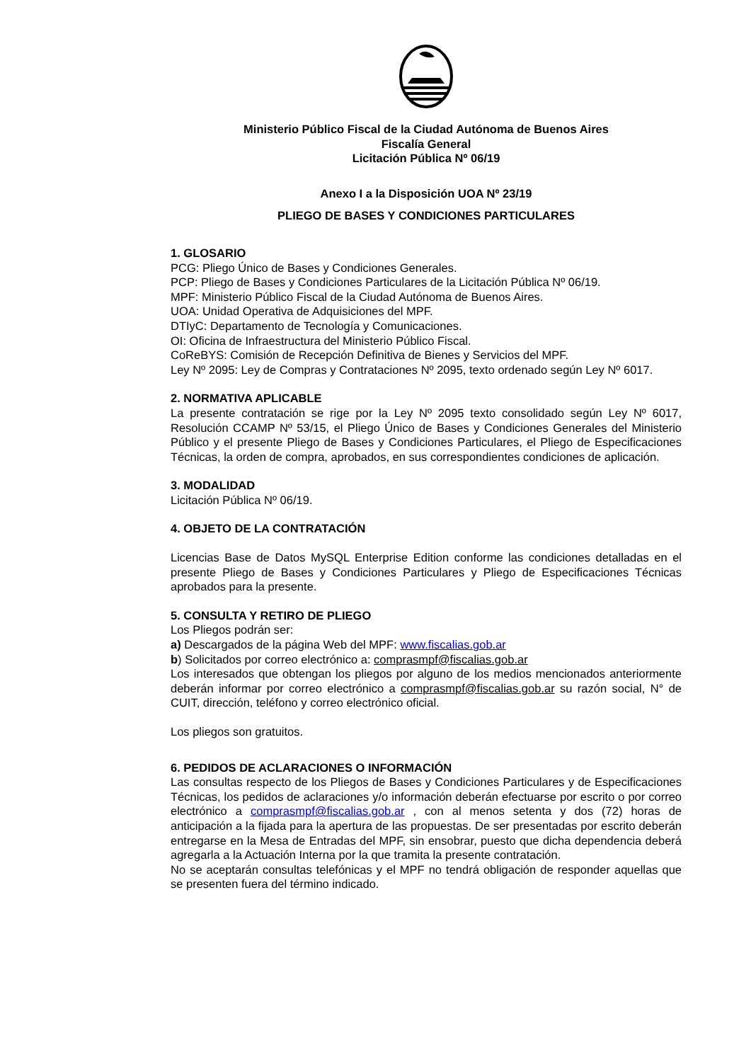Ministerio Público Fiscal de la Ciudad Autónoma de Buenos Aires
Fiscalía General
Licitación Pública Nº 06/19
Anexo I a la Disposición UOA Nº 23/19
PLIEGO DE BASES Y CONDICIONES PARTICULARES
1. GLOSARIO
PCG: Pliego Único de Bases y Condiciones Generales.
PCP: Pliego de Bases y Condiciones Particulares de la Licitación Pública Nº 06/19.
MPF: Ministerio Público Fiscal de la Ciudad Autónoma de Buenos Aires.
UOA: Unidad Operativa de Adquisiciones del MPF.
DTIyC: Departamento de Tecnología y Comunicaciones.
OI: Oficina de Infraestructura del Ministerio Público Fiscal.
CoReBYS: Comisión de Recepción Definitiva de Bienes y Servicios del MPF.
Ley Nº 2095: Ley de Compras y Contrataciones Nº 2095, texto ordenado según Ley Nº 6017.
2. NORMATIVA APLICABLE
La presente contratación se rige por la Ley Nº 2095 texto consolidado según Ley Nº 6017, Resolución CCAMP Nº 53/15, el Pliego Único de Bases y Condiciones Generales del Ministerio Público y el presente Pliego de Bases y Condiciones Particulares, el Pliego de Especificaciones Técnicas, la orden de compra, aprobados, en sus correspondientes condiciones de aplicación.
3. MODALIDAD
Licitación Pública Nº 06/19.
4. OBJETO DE LA CONTRATACIÓN
Licencias Base de Datos MySQL Enterprise Edition conforme las condiciones detalladas en el presente Pliego de Bases y Condiciones Particulares y Pliego de Especificaciones Técnicas aprobados para la presente.
5. CONSULTA Y RETIRO DE PLIEGO
Los Pliegos podrán ser:
a) Descargados de la página Web del MPF: www.fiscalias.gob.ar
b) Solicitados por correo electrónico a: comprasmpf@fiscalias.gob.ar
Los interesados que obtengan los pliegos por alguno de los medios mencionados anteriormente deberán informar por correo electrónico a comprasmpf@fiscalias.gob.ar su razón social, N° de CUIT, dirección, teléfono y correo electrónico oficial.
Los pliegos son gratuitos.
6. PEDIDOS DE ACLARACIONES O INFORMACIÓN
Las consultas respecto de los Pliegos de Bases y Condiciones Particulares y de Especificaciones Técnicas, los pedidos de aclaraciones y/o información deberán efectuarse por escrito o por correo electrónico a comprasmpf@fiscalias.gob.ar , con al menos setenta y dos (72) horas de anticipación a la fijada para la apertura de las propuestas. De ser presentadas por escrito deberán entregarse en la Mesa de Entradas del MPF, sin ensobrar, puesto que dicha dependencia deberá agregarla a la Actuación Interna por la que tramita la presente contratación.
No se aceptarán consultas telefónicas y el MPF no tendrá obligación de responder aquellas que se presenten fuera del término indicado.